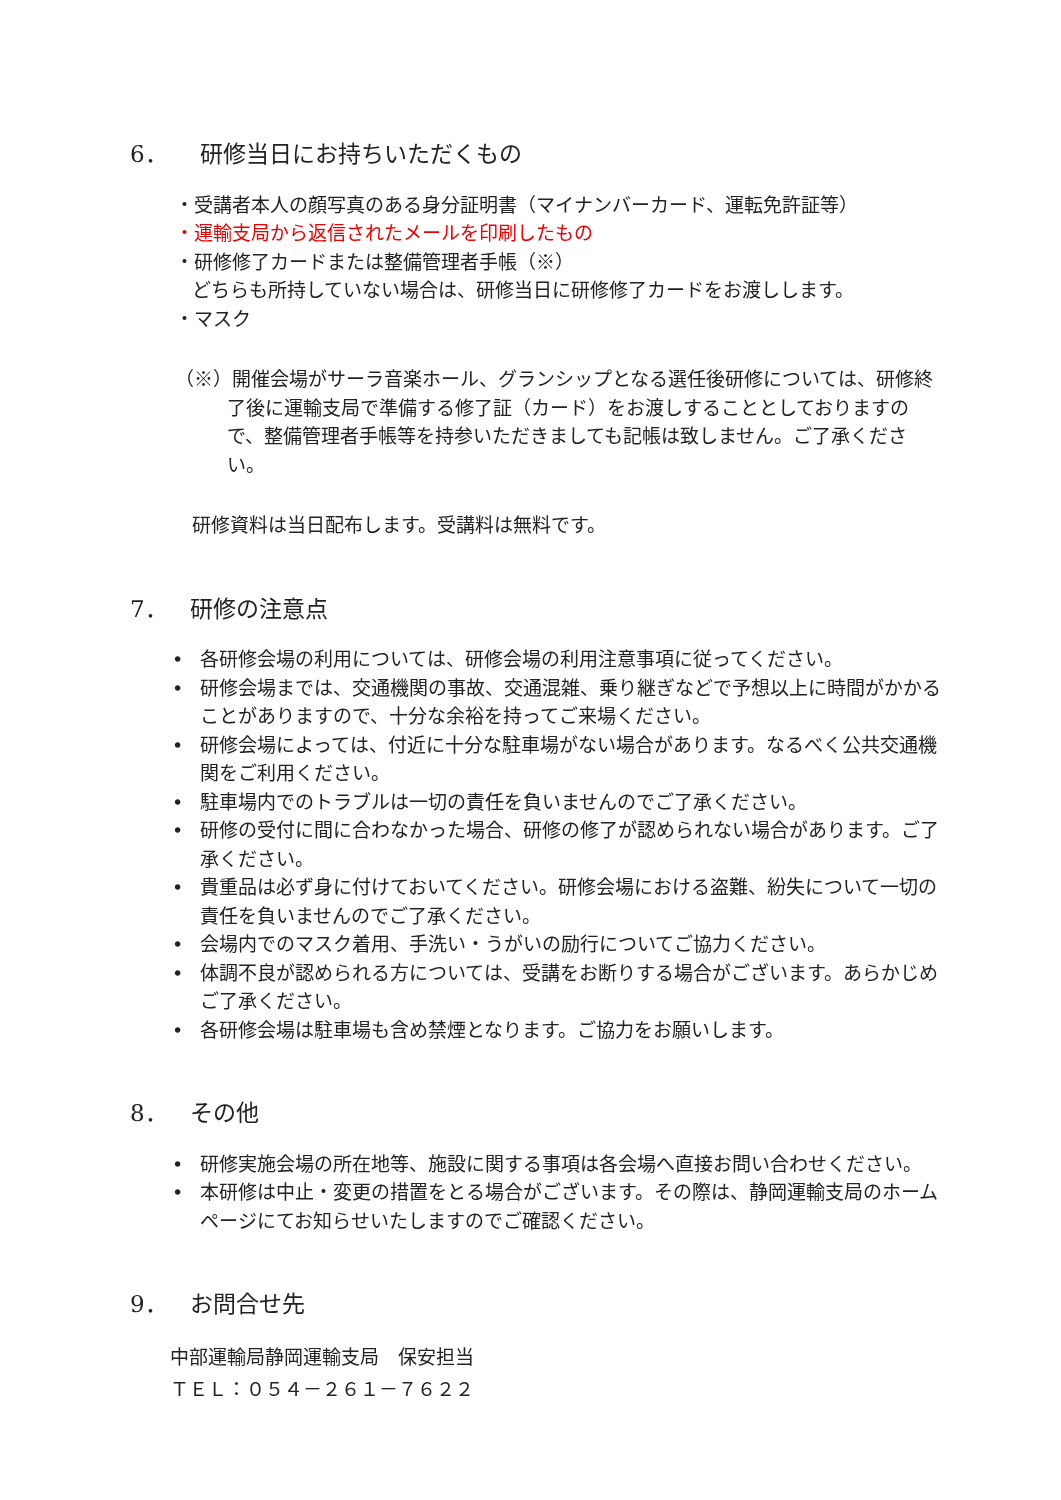6． 研修当日にお持ちいただくもの
・受講者本人の顔写真のある身分証明書（マイナンバーカード、運転免許証等）
・運輸支局から返信されたメールを印刷したもの
・研修修了カードまたは整備管理者手帳（※）
どちらも所持していない場合は、研修当日に研修修了カードをお渡しします。
・マスク
（※）開催会場がサーラ音楽ホール、グランシップとなる選任後研修については、研修終了後に運輸支局で準備する修了証（カード）をお渡しすることとしておりますので、整備管理者手帳等を持参いただきましても記帳は致しません。ご了承ください。
研修資料は当日配布します。受講料は無料です。
7． 研修の注意点
• 各研修会場の利用については、研修会場の利用注意事項に従ってください。
• 研修会場までは、交通機関の事故、交通混雑、乗り継ぎなどで予想以上に時間がかかることがありますので、十分な余裕を持ってご来場ください。
• 研修会場によっては、付近に十分な駐車場がない場合があります。なるべく公共交通機関をご利用ください。
• 駐車場内でのトラブルは一切の責任を負いませんのでご了承ください。
• 研修の受付に間に合わなかった場合、研修の修了が認められない場合があります。ご了承ください。
• 貴重品は必ず身に付けておいてください。研修会場における盗難、紛失について一切の責任を負いませんのでご了承ください。
• 会場内でのマスク着用、手洗い・うがいの励行についてご協力ください。
• 体調不良が認められる方については、受講をお断りする場合がございます。あらかじめご了承ください。
• 各研修会場は駐車場も含め禁煙となります。ご協力をお願いします。
8． その他
• 研修実施会場の所在地等、施設に関する事項は各会場へ直接お問い合わせください。
• 本研修は中止・変更の措置をとる場合がございます。その際は、静岡運輸支局のホームページにてお知らせいたしますのでご確認ください。
9． お問合せ先
中部運輸局静岡運輸支局　保安担当
ＴＥＬ：０５４－２６１－７６２２